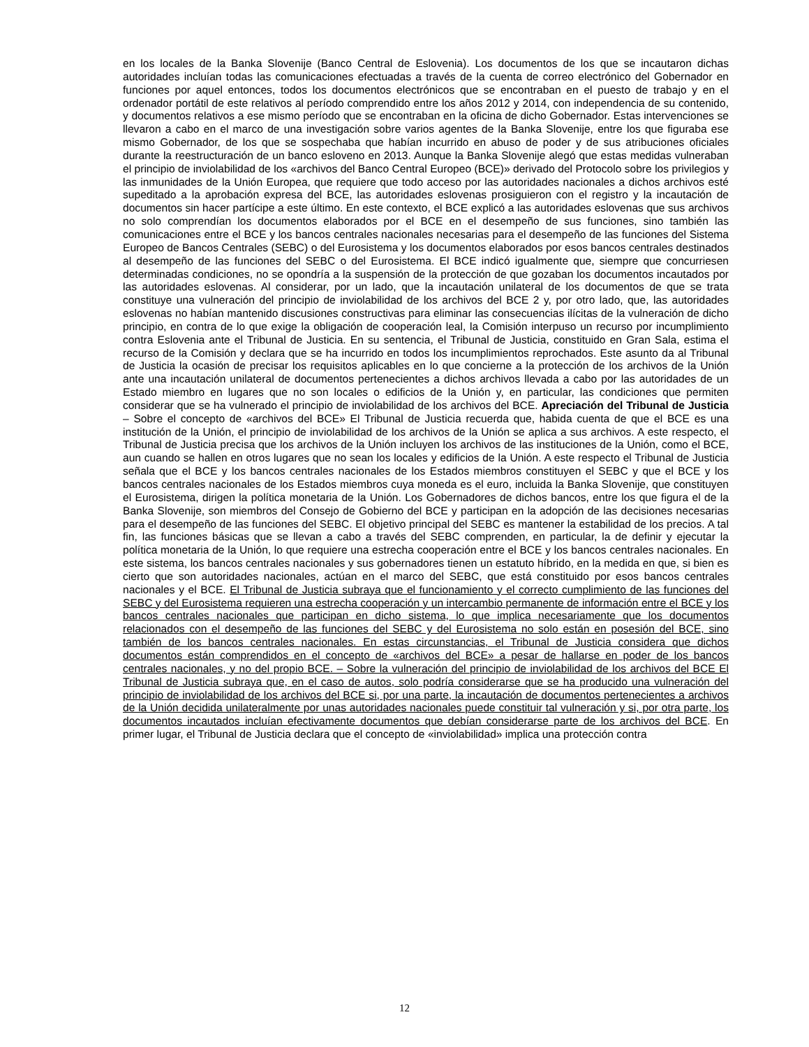en los locales de la Banka Slovenije (Banco Central de Eslovenia). Los documentos de los que se incautaron dichas autoridades incluían todas las comunicaciones efectuadas a través de la cuenta de correo electrónico del Gobernador en funciones por aquel entonces, todos los documentos electrónicos que se encontraban en el puesto de trabajo y en el ordenador portátil de este relativos al período comprendido entre los años 2012 y 2014, con independencia de su contenido, y documentos relativos a ese mismo período que se encontraban en la oficina de dicho Gobernador. Estas intervenciones se llevaron a cabo en el marco de una investigación sobre varios agentes de la Banka Slovenije, entre los que figuraba ese mismo Gobernador, de los que se sospechaba que habían incurrido en abuso de poder y de sus atribuciones oficiales durante la reestructuración de un banco esloveno en 2013. Aunque la Banka Slovenije alegó que estas medidas vulneraban el principio de inviolabilidad de los «archivos del Banco Central Europeo (BCE)» derivado del Protocolo sobre los privilegios y las inmunidades de la Unión Europea, que requiere que todo acceso por las autoridades nacionales a dichos archivos esté supeditado a la aprobación expresa del BCE, las autoridades eslovenas prosiguieron con el registro y la incautación de documentos sin hacer partícipe a este último. En este contexto, el BCE explicó a las autoridades eslovenas que sus archivos no solo comprendían los documentos elaborados por el BCE en el desempeño de sus funciones, sino también las comunicaciones entre el BCE y los bancos centrales nacionales necesarias para el desempeño de las funciones del Sistema Europeo de Bancos Centrales (SEBC) o del Eurosistema y los documentos elaborados por esos bancos centrales destinados al desempeño de las funciones del SEBC o del Eurosistema. El BCE indicó igualmente que, siempre que concurriesen determinadas condiciones, no se opondría a la suspensión de la protección de que gozaban los documentos incautados por las autoridades eslovenas. Al considerar, por un lado, que la incautación unilateral de los documentos de que se trata constituye una vulneración del principio de inviolabilidad de los archivos del BCE 2 y, por otro lado, que, las autoridades eslovenas no habían mantenido discusiones constructivas para eliminar las consecuencias ilícitas de la vulneración de dicho principio, en contra de lo que exige la obligación de cooperación leal, la Comisión interpuso un recurso por incumplimiento contra Eslovenia ante el Tribunal de Justicia. En su sentencia, el Tribunal de Justicia, constituido en Gran Sala, estima el recurso de la Comisión y declara que se ha incurrido en todos los incumplimientos reprochados. Este asunto da al Tribunal de Justicia la ocasión de precisar los requisitos aplicables en lo que concierne a la protección de los archivos de la Unión ante una incautación unilateral de documentos pertenecientes a dichos archivos llevada a cabo por las autoridades de un Estado miembro en lugares que no son locales o edificios de la Unión y, en particular, las condiciones que permiten considerar que se ha vulnerado el principio de inviolabilidad de los archivos del BCE. Apreciación del Tribunal de Justicia – Sobre el concepto de «archivos del BCE» El Tribunal de Justicia recuerda que, habida cuenta de que el BCE es una institución de la Unión, el principio de inviolabilidad de los archivos de la Unión se aplica a sus archivos. A este respecto, el Tribunal de Justicia precisa que los archivos de la Unión incluyen los archivos de las instituciones de la Unión, como el BCE, aun cuando se hallen en otros lugares que no sean los locales y edificios de la Unión. A este respecto el Tribunal de Justicia señala que el BCE y los bancos centrales nacionales de los Estados miembros constituyen el SEBC y que el BCE y los bancos centrales nacionales de los Estados miembros cuya moneda es el euro, incluida la Banka Slovenije, que constituyen el Eurosistema, dirigen la política monetaria de la Unión. Los Gobernadores de dichos bancos, entre los que figura el de la Banka Slovenije, son miembros del Consejo de Gobierno del BCE y participan en la adopción de las decisiones necesarias para el desempeño de las funciones del SEBC. El objetivo principal del SEBC es mantener la estabilidad de los precios. A tal fin, las funciones básicas que se llevan a cabo a través del SEBC comprenden, en particular, la de definir y ejecutar la política monetaria de la Unión, lo que requiere una estrecha cooperación entre el BCE y los bancos centrales nacionales. En este sistema, los bancos centrales nacionales y sus gobernadores tienen un estatuto híbrido, en la medida en que, si bien es cierto que son autoridades nacionales, actúan en el marco del SEBC, que está constituido por esos bancos centrales nacionales y el BCE. El Tribunal de Justicia subraya que el funcionamiento y el correcto cumplimiento de las funciones del SEBC y del Eurosistema requieren una estrecha cooperación y un intercambio permanente de información entre el BCE y los bancos centrales nacionales que participan en dicho sistema, lo que implica necesariamente que los documentos relacionados con el desempeño de las funciones del SEBC y del Eurosistema no solo están en posesión del BCE, sino también de los bancos centrales nacionales. En estas circunstancias, el Tribunal de Justicia considera que dichos documentos están comprendidos en el concepto de «archivos del BCE» a pesar de hallarse en poder de los bancos centrales nacionales, y no del propio BCE. – Sobre la vulneración del principio de inviolabilidad de los archivos del BCE El Tribunal de Justicia subraya que, en el caso de autos, solo podría considerarse que se ha producido una vulneración del principio de inviolabilidad de los archivos del BCE si, por una parte, la incautación de documentos pertenecientes a archivos de la Unión decidida unilateralmente por unas autoridades nacionales puede constituir tal vulneración y si, por otra parte, los documentos incautados incluían efectivamente documentos que debían considerarse parte de los archivos del BCE. En primer lugar, el Tribunal de Justicia declara que el concepto de «inviolabilidad» implica una protección contra
12